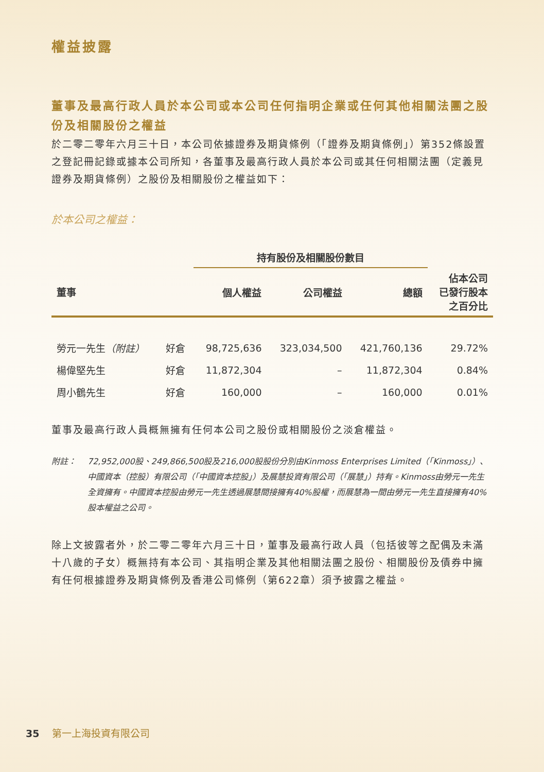權益披露
董事及最高行政人員於本公司或本公司任何指明企業或任何其他相關法團之股份及相關股份之權益
於二零二零年六月三十日，本公司依據證券及期貨條例（「證券及期貨條例」）第352條設置之登記冊記錄或據本公司所知，各董事及最高行政人員於本公司或其任何相關法團（定義見證券及期貨條例）之股份及相關股份之權益如下：
於本公司之權益：
| | | 持有股份及相關股份數目 | | | |
| --- | --- | --- | --- | --- | --- |
| 董事 | | 個人權益 | 公司權益 | 總額 | 佔本公司 已發行股本 之百分比 |
| 勞元一先生 （附註） | 好倉 | 98,725,636 | 323,034,500 | 421,760,136 | 29.72% |
| 楊偉堅先生 | 好倉 | 11,872,304 | – | 11,872,304 | 0.84% |
| 周小鶴先生 | 好倉 | 160,000 | – | 160,000 | 0.01% |
董事及最高行政人員概無擁有任何本公司之股份或相關股份之淡倉權益。
附註： 72,952,000股、249,866,500股及216,000股股份分別由Kinmoss Enterprises Limited（「Kinmoss」）、中國資本（控股）有限公司（「中國資本控股」）及展慧投資有限公司（「展慧」）持有。Kinmoss由勞元一先生全資擁有。中國資本控股由勞元一先生透過展慧間接擁有40%股權，而展慧為一間由勞元一先生直接擁有40%股本權益之公司。
除上文披露者外，於二零二零年六月三十日，董事及最高行政人員（包括彼等之配偶及未滿十八歲的子女）概無持有本公司、其指明企業及其他相關法團之股份、相關股份及債券中擁有任何根據證券及期貨條例及香港公司條例（第622章）須予披露之權益。
35 第一上海投資有限公司